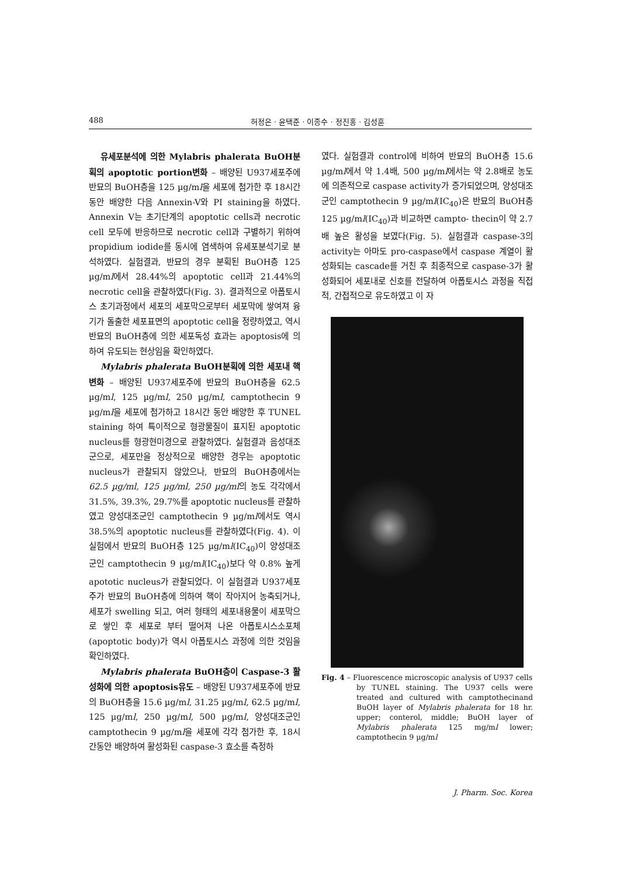488 허정은 · 윤택준 · 이종수 · 정진홍 · 김성훈
유세포분석에 의한 Mylabris phalerata BuOH분획의 apoptotic portion변화 – 배양된 U937세포주에 반묘의 BuOH층을 125 µg/ml을 세포에 첨가한 후 18시간동안 배양한 다음 Annexin-V와 PI staining을 하였다. Annexin V는 초기단계의 apoptotic cells과 necrotic cell 모두에 반응하므로 necrotic cell과 구별하기 위하여 propidium iodide를 동시에 염색하여 유세포분석기로 분석하였다. 실험결과, 반묘의 경우 분획된 BuOH층 125 µg/ml에서 28.44%의 apoptotic cell과 21.44%의 necrotic cell을 관찰하였다(Fig. 3). 결과적으로 아폽토시스 초기과정에서 세포의 세포막으로부터 세포막에 쌓여져 융기가 돌출한 세포표면의 apoptotic cell을 정량하였고, 역시 반묘의 BuOH층에 의한 세포독성 효과는 apoptosis에 의하여 유도되는 현상임을 확인하였다.
Mylabris phalerata BuOH분획에 의한 세포내 핵변화 – 배양된 U937세포주에 반묘의 BuOH층을 62.5 µg/ml, 125 µg/ml, 250 µg/ml, camptothecin 9 µg/ml을 세포에 첨가하고 18시간 동안 배양한 후 TUNEL staining 하여 특이적으로 형광물질이 표지된 apoptotic nucleus를 형광현미경으로 관찰하였다. 실험결과 음성대조군으로, 세포만을 정상적으로 배양한 경우는 apoptotic nucleus가 관찰되지 않았으나, 반묘의 BuOH층에서는 62.5 µg/ml, 125 µg/ml, 250 µg/ml의 농도 각각에서 31.5%, 39.3%, 29.7%를 apoptotic nucleus를 관찰하였고 양성대조군인 camptothecin 9 µg/ml에서도 역시 38.5%의 apoptotic nucleus를 관찰하였다(Fig. 4). 이 실험에서 반묘의 BuOH층 125 µg/ml(IC<sub>40</sub>)이 양성대조군인 camptothecin 9 µg/ml(IC<sub>40</sub>)보다 약 0.8% 높게 apototic nucleus가 관찰되었다. 이 실험결과 U937세포주가 반묘의 BuOH층에 의하여 핵이 작아지어 농축되거나, 세포가 swelling 되고, 여러 형태의 세포내용물이 세포막으로 쌓인 후 세포로 부터 떨어져 나온 아폽토시스소포체(apoptotic body)가 역시 아폽토시스 과정에 의한 것임을 확인하였다.
Mylabris phalerata BuOH층이 Caspase-3 활성화에 의한 apoptosis유도 – 배양된 U937세포주에 반묘의 BuOH층을 15.6 µg/ml, 31.25 µg/ml, 62.5 µg/ml, 125 µg/ml, 250 µg/ml, 500 µg/ml, 양성대조군인 camptothecin 9 µg/ml을 세포에 각각 첨가한 후, 18시간동안 배양하여 활성화된 caspase-3 효소를 측정하
였다. 실험결과 control에 비하여 반묘의 BuOH층 15.6 µg/ml에서 약 1.4배, 500 µg/ml에서는 약 2.8배로 농도에 의존적으로 caspase activity가 증가되었으며, 양성대조군인 camptothecin 9 µg/ml(IC<sub>40</sub>)은 반묘의 BuOH층 125 µg/ml(IC<sub>40</sub>)과 비교하면 campto- thecin이 약 2.7배 높은 활성을 보였다(Fig. 5). 실험결과 caspase-3의 activity는 아마도 pro-caspase에서 caspase 계열이 활성화되는 cascade를 거친 후 최종적으로 caspase-3가 활성화되어 세포내로 신호를 전달하여 아폽토시스 과정을 직접적, 간접적으로 유도하였고 이 자
Fig. 4 – Fluorescence microscopic analysis of U937 cells
by TUNEL staining. The U937 cells were treated and cultured with camptothecinand BuOH layer of Mylabris phalerata for 18 hr. upper; conterol, middle; BuOH layer of Mylabris phalerata 125 mg/ml lower; camptothecin 9 µg/ml
J. Pharm. Soc. Korea